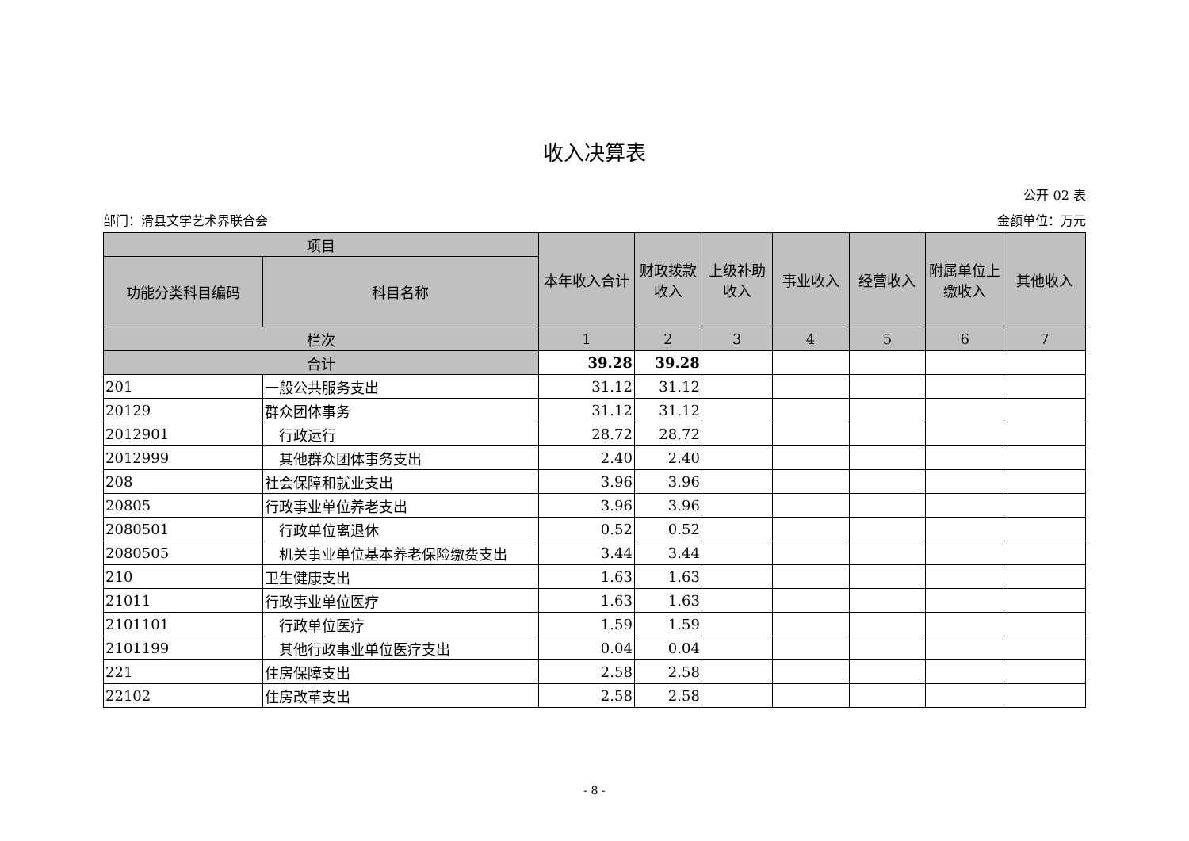收入决算表
公开 02 表
部门：滑县文学艺术界联合会 金额单位：万元
| 项目 | | 本年收入合计 | 财政拨款收入 | 上级补助收入 | 事业收入 | 经营收入 | 附属单位上缴收入 | 其他收入 |
| --- | --- | --- | --- | --- | --- | --- | --- | --- |
| 功能分类科目编码 | 科目名称 | | | | | | | |
| 栏次 | | 1 | 2 | 3 | 4 | 5 | 6 | 7 |
| 合计 | | 39.28 | 39.28 | | | | | |
| 201 | 一般公共服务支出 | 31.12 | 31.12 | | | | | |
| 20129 | 群众团体事务 | 31.12 | 31.12 | | | | | |
| 2012901 | 行政运行 | 28.72 | 28.72 | | | | | |
| 2012999 | 其他群众团体事务支出 | 2.40 | 2.40 | | | | | |
| 208 | 社会保障和就业支出 | 3.96 | 3.96 | | | | | |
| 20805 | 行政事业单位养老支出 | 3.96 | 3.96 | | | | | |
| 2080501 | 行政单位离退休 | 0.52 | 0.52 | | | | | |
| 2080505 | 机关事业单位基本养老保险缴费支出 | 3.44 | 3.44 | | | | | |
| 210 | 卫生健康支出 | 1.63 | 1.63 | | | | | |
| 21011 | 行政事业单位医疗 | 1.63 | 1.63 | | | | | |
| 2101101 | 行政单位医疗 | 1.59 | 1.59 | | | | | |
| 2101199 | 其他行政事业单位医疗支出 | 0.04 | 0.04 | | | | | |
| 221 | 住房保障支出 | 2.58 | 2.58 | | | | | |
| 22102 | 住房改革支出 | 2.58 | 2.58 | | | | | |
- 8 -